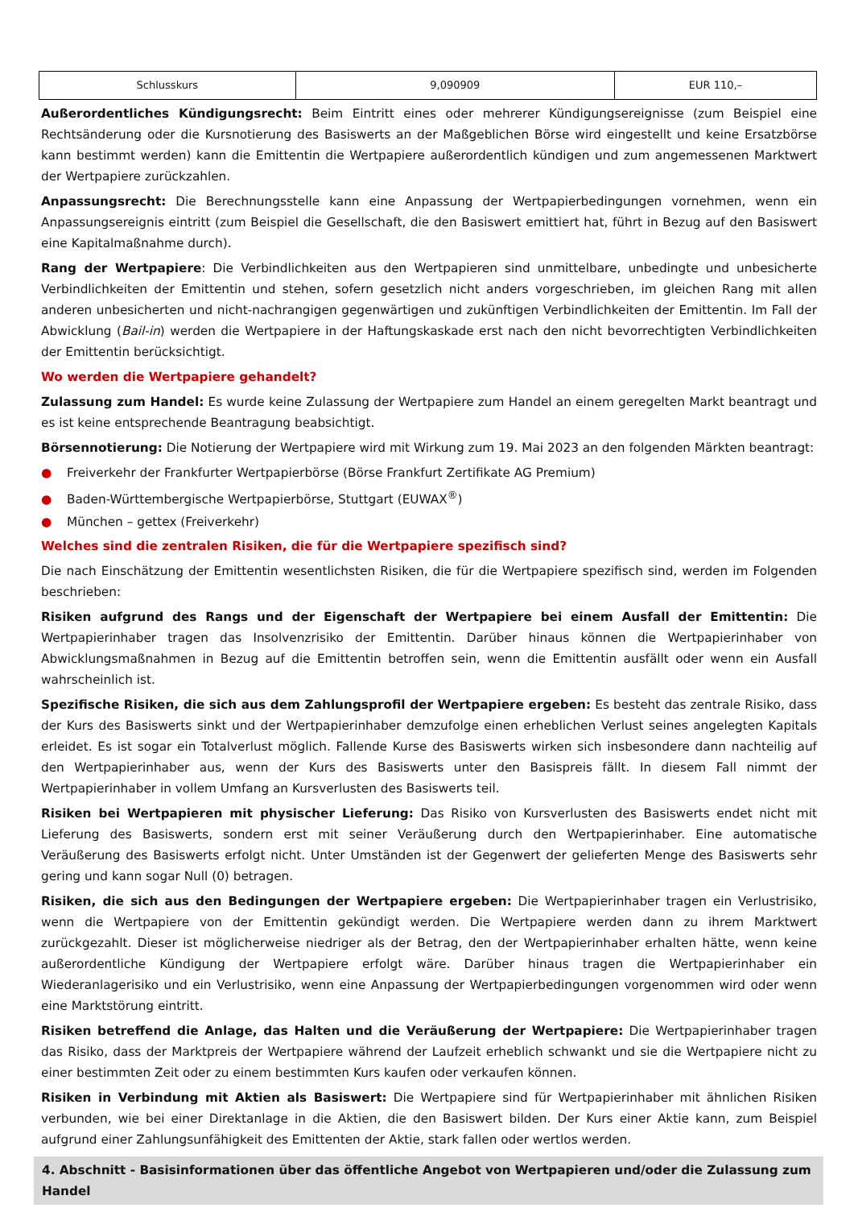| Schlusskurs | 9,090909 | EUR 110,– |
Außerordentliches Kündigungsrecht: Beim Eintritt eines oder mehrerer Kündigungsereignisse (zum Beispiel eine Rechtsänderung oder die Kursnotierung des Basiswerts an der Maßgeblichen Börse wird eingestellt und keine Ersatzbörse kann bestimmt werden) kann die Emittentin die Wertpapiere außerordentlich kündigen und zum angemessenen Marktwert der Wertpapiere zurückzahlen.
Anpassungsrecht: Die Berechnungsstelle kann eine Anpassung der Wertpapierbedingungen vornehmen, wenn ein Anpassungsereignis eintritt (zum Beispiel die Gesellschaft, die den Basiswert emittiert hat, führt in Bezug auf den Basiswert eine Kapitalmaßnahme durch).
Rang der Wertpapiere: Die Verbindlichkeiten aus den Wertpapieren sind unmittelbare, unbedingte und unbesicherte Verbindlichkeiten der Emittentin und stehen, sofern gesetzlich nicht anders vorgeschrieben, im gleichen Rang mit allen anderen unbesicherten und nicht-nachrangigen gegenwärtigen und zukünftigen Verbindlichkeiten der Emittentin. Im Fall der Abwicklung (Bail-in) werden die Wertpapiere in der Haftungskaskade erst nach den nicht bevorrechtigten Verbindlichkeiten der Emittentin berücksichtigt.
Wo werden die Wertpapiere gehandelt?
Zulassung zum Handel: Es wurde keine Zulassung der Wertpapiere zum Handel an einem geregelten Markt beantragt und es ist keine entsprechende Beantragung beabsichtigt.
Börsennotierung: Die Notierung der Wertpapiere wird mit Wirkung zum 19. Mai 2023 an den folgenden Märkten beantragt:
● Freiverkehr der Frankfurter Wertpapierbörse (Börse Frankfurt Zertifikate AG Premium)
● Baden-Württembergische Wertpapierbörse, Stuttgart (EUWAX<sup>®</sup>)
● München – gettex (Freiverkehr)
Welches sind die zentralen Risiken, die für die Wertpapiere spezifisch sind?
Die nach Einschätzung der Emittentin wesentlichsten Risiken, die für die Wertpapiere spezifisch sind, werden im Folgenden beschrieben:
Risiken aufgrund des Rangs und der Eigenschaft der Wertpapiere bei einem Ausfall der Emittentin: Die Wertpapierinhaber tragen das Insolvenzrisiko der Emittentin. Darüber hinaus können die Wertpapierinhaber von Abwicklungsmaßnahmen in Bezug auf die Emittentin betroffen sein, wenn die Emittentin ausfällt oder wenn ein Ausfall wahrscheinlich ist.
Spezifische Risiken, die sich aus dem Zahlungsprofil der Wertpapiere ergeben: Es besteht das zentrale Risiko, dass der Kurs des Basiswerts sinkt und der Wertpapierinhaber demzufolge einen erheblichen Verlust seines angelegten Kapitals erleidet. Es ist sogar ein Totalverlust möglich. Fallende Kurse des Basiswerts wirken sich insbesondere dann nachteilig auf den Wertpapierinhaber aus, wenn der Kurs des Basiswerts unter den Basispreis fällt. In diesem Fall nimmt der Wertpapierinhaber in vollem Umfang an Kursverlusten des Basiswerts teil.
Risiken bei Wertpapieren mit physischer Lieferung: Das Risiko von Kursverlusten des Basiswerts endet nicht mit Lieferung des Basiswerts, sondern erst mit seiner Veräußerung durch den Wertpapierinhaber. Eine automatische Veräußerung des Basiswerts erfolgt nicht. Unter Umständen ist der Gegenwert der gelieferten Menge des Basiswerts sehr gering und kann sogar Null (0) betragen.
Risiken, die sich aus den Bedingungen der Wertpapiere ergeben: Die Wertpapierinhaber tragen ein Verlustrisiko, wenn die Wertpapiere von der Emittentin gekündigt werden. Die Wertpapiere werden dann zu ihrem Marktwert zurückgezahlt. Dieser ist möglicherweise niedriger als der Betrag, den der Wertpapierinhaber erhalten hätte, wenn keine außerordentliche Kündigung der Wertpapiere erfolgt wäre. Darüber hinaus tragen die Wertpapierinhaber ein Wiederanlagerisiko und ein Verlustrisiko, wenn eine Anpassung der Wertpapierbedingungen vorgenommen wird oder wenn eine Marktstörung eintritt.
Risiken betreffend die Anlage, das Halten und die Veräußerung der Wertpapiere: Die Wertpapierinhaber tragen das Risiko, dass der Marktpreis der Wertpapiere während der Laufzeit erheblich schwankt und sie die Wertpapiere nicht zu einer bestimmten Zeit oder zu einem bestimmten Kurs kaufen oder verkaufen können.
Risiken in Verbindung mit Aktien als Basiswert: Die Wertpapiere sind für Wertpapierinhaber mit ähnlichen Risiken verbunden, wie bei einer Direktanlage in die Aktien, die den Basiswert bilden. Der Kurs einer Aktie kann, zum Beispiel aufgrund einer Zahlungsunfähigkeit des Emittenten der Aktie, stark fallen oder wertlos werden.
4. Abschnitt - Basisinformationen über das öffentliche Angebot von Wertpapieren und/oder die Zulassung zum Handel